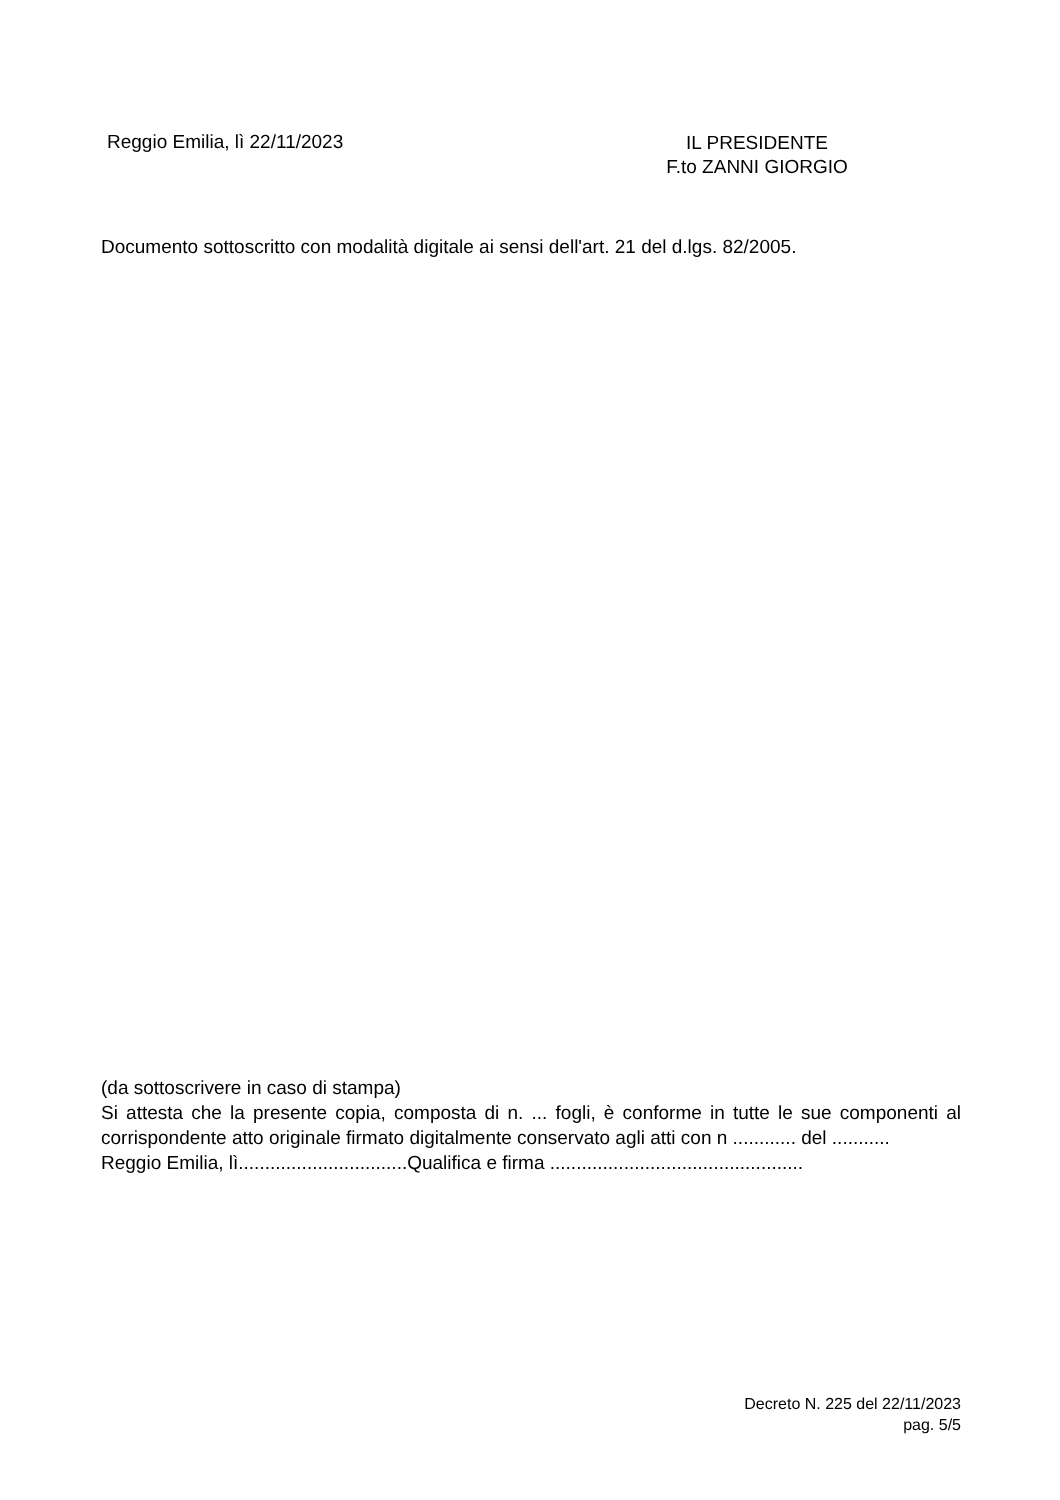Reggio Emilia, lì 22/11/2023
IL PRESIDENTE
F.to ZANNI GIORGIO
Documento sottoscritto con modalità digitale ai sensi dell'art. 21 del d.lgs. 82/2005.
(da sottoscrivere in caso di stampa)
Si attesta che la presente copia, composta di n. ... fogli, è conforme in tutte le sue componenti al corrispondente atto originale firmato digitalmente conservato agli atti con n ............ del ...........
Reggio Emilia, lì................................Qualifica e firma ................................................
Decreto N. 225 del 22/11/2023
pag. 5/5